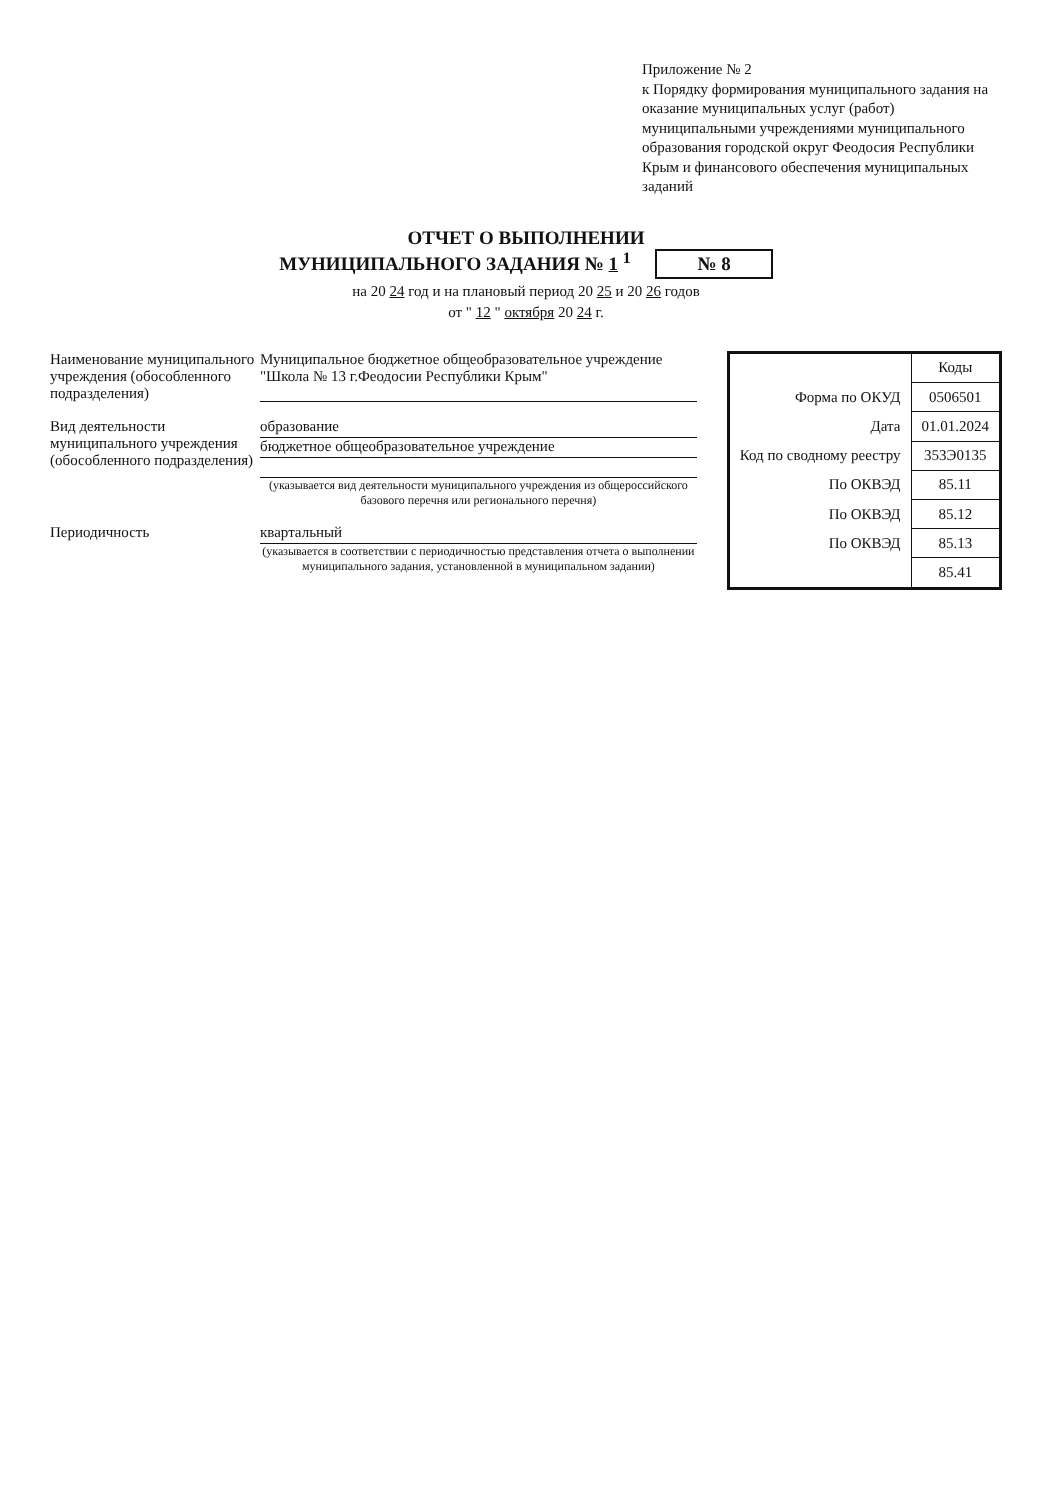Приложение № 2
к Порядку формирования муниципального задания на оказание муниципальных услуг (работ) муниципальными учреждениями муниципального образования городской округ Феодосия Республики Крым и финансового обеспечения муниципальных заданий
ОТЧЕТ О ВЫПОЛНЕНИИ
МУНИЦИПАЛЬНОГО ЗАДАНИЯ № 1 <sup>1</sup> № 8
на 20 24 год и на плановый период 20 25 и 20 26 годов
от " 12 " октября 20 24 г.
Наименование муниципального учреждения (обособленного подразделения)
Муниципальное бюджетное общеобразовательное учреждение "Школа № 13 г.Феодосии Республики Крым"
Вид деятельности муниципального учреждения (обособленного подразделения)
образование
бюджетное общеобразовательное учреждение
(указывается вид деятельности муниципального учреждения из общероссийского базового перечня или регионального перечня)
Периодичность квартальный
(указывается в соответствии с периодичностью представления отчета о выполнении муниципального задания, установленной в муниципальном задании)
| | Коды |
| Форма по ОКУД | 0506501 |
| Дата | 01.01.2024 |
| Код по сводному реестру | 353Э0135 |
| По ОКВЭД | 85.11 |
| По ОКВЭД | 85.12 |
| По ОКВЭД | 85.13 |
| | 85.41 |